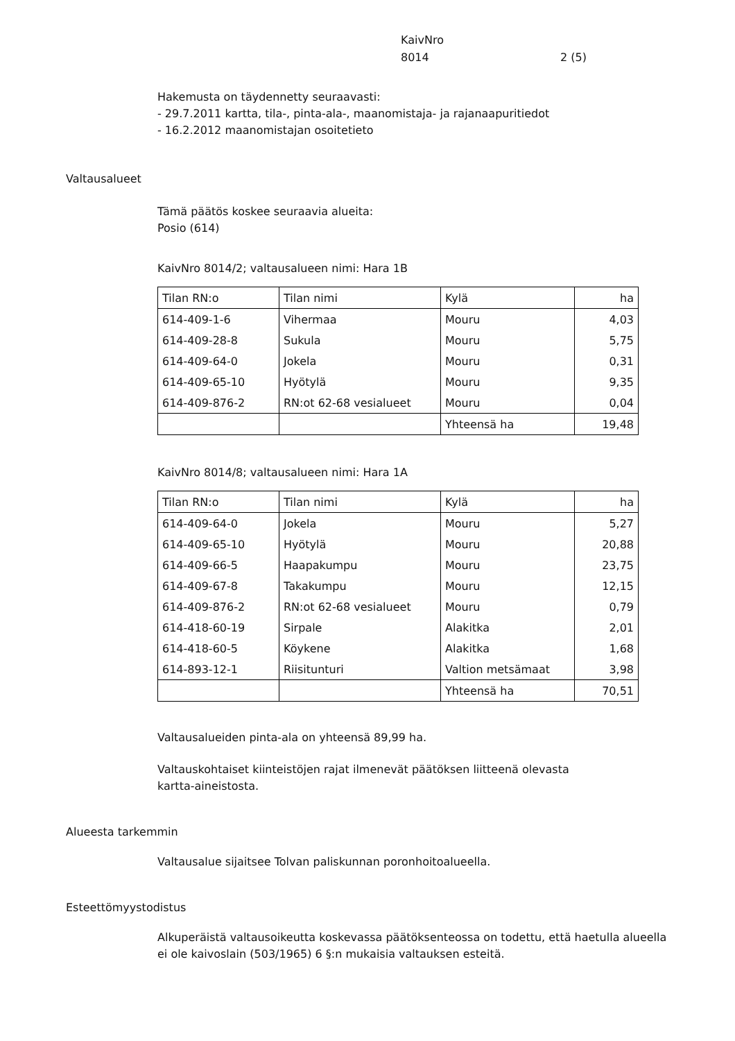KaivNro
8014 2 (5)
Hakemusta on täydennetty seuraavasti:
- 29.7.2011 kartta, tila-, pinta-ala-, maanomistaja- ja rajanaapuritiedot
- 16.2.2012 maanomistajan osoitetieto
Valtausalueet
Tämä päätös koskee seuraavia alueita:
Posio (614)
KaivNro 8014/2; valtausalueen nimi: Hara 1B
| Tilan RN:o | Tilan nimi | Kylä | ha |
| 614-409-1-6 | Vihermaa | Mouru | 4,03 |
| 614-409-28-8 | Sukula | Mouru | 5,75 |
| 614-409-64-0 | Jokela | Mouru | 0,31 |
| 614-409-65-10 | Hyötylä | Mouru | 9,35 |
| 614-409-876-2 | RN:ot 62-68 vesialueet | Mouru | 0,04 |
| | | Yhteensä ha | 19,48 |
KaivNro 8014/8; valtausalueen nimi: Hara 1A
| Tilan RN:o | Tilan nimi | Kylä | ha |
| 614-409-64-0 | Jokela | Mouru | 5,27 |
| 614-409-65-10 | Hyötylä | Mouru | 20,88 |
| 614-409-66-5 | Haapakumpu | Mouru | 23,75 |
| 614-409-67-8 | Takakumpu | Mouru | 12,15 |
| 614-409-876-2 | RN:ot 62-68 vesialueet | Mouru | 0,79 |
| 614-418-60-19 | Sirpale | Alakitka | 2,01 |
| 614-418-60-5 | Köykene | Alakitka | 1,68 |
| 614-893-12-1 | Riisitunturi | Valtion metsämaat | 3,98 |
| | | Yhteensä ha | 70,51 |
Valtausalueiden pinta-ala on yhteensä 89,99 ha.
Valtauskohtaiset kiinteistöjen rajat ilmenevät päätöksen liitteenä olevasta
kartta-aineistosta.
Alueesta tarkemmin
Valtausalue sijaitsee Tolvan paliskunnan poronhoitoalueella.
Esteettömyystodistus
Alkuperäistä valtausoikeutta koskevassa päätöksenteossa on todettu, että haetulla alueella
ei ole kaivoslain (503/1965) 6 §:n mukaisia valtauksen esteitä.